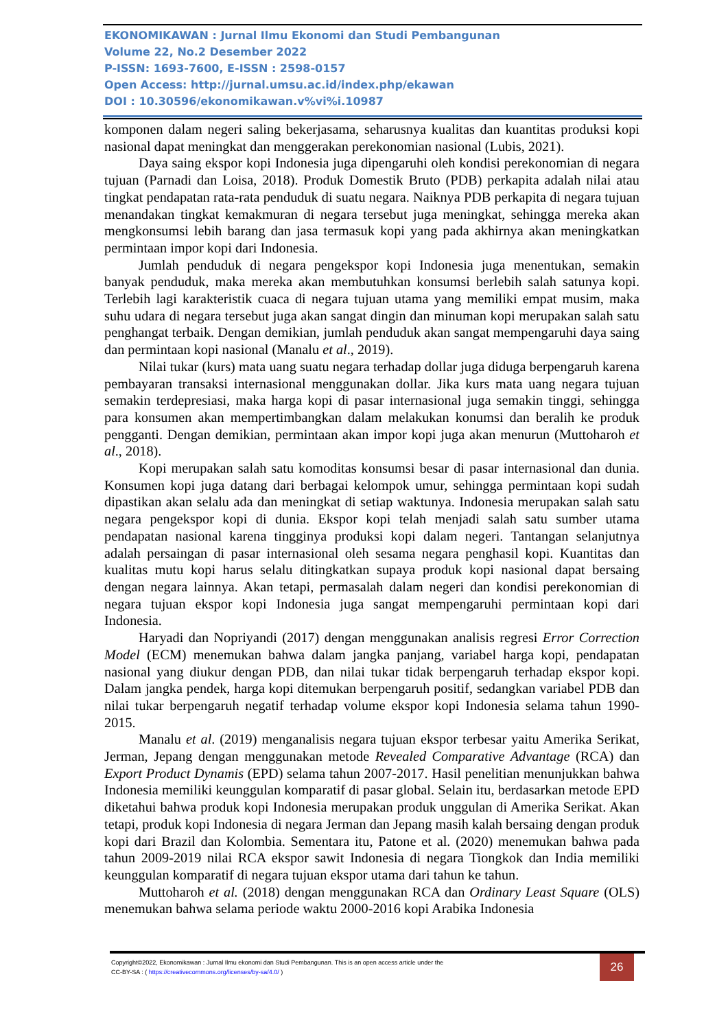EKONOMIKAWAN : Jurnal Ilmu Ekonomi dan Studi Pembangunan
Volume 22, No.2 Desember 2022
P-ISSN: 1693-7600, E-ISSN : 2598-0157
Open Access: http://jurnal.umsu.ac.id/index.php/ekawan
DOI : 10.30596/ekonomikawan.v%vi%i.10987
komponen dalam negeri saling bekerjasama, seharusnya kualitas dan kuantitas produksi kopi nasional dapat meningkat dan menggerakan perekonomian nasional (Lubis, 2021).
Daya saing ekspor kopi Indonesia juga dipengaruhi oleh kondisi perekonomian di negara tujuan (Parnadi dan Loisa, 2018). Produk Domestik Bruto (PDB) perkapita adalah nilai atau tingkat pendapatan rata-rata penduduk di suatu negara. Naiknya PDB perkapita di negara tujuan menandakan tingkat kemakmuran di negara tersebut juga meningkat, sehingga mereka akan mengkonsumsi lebih barang dan jasa termasuk kopi yang pada akhirnya akan meningkatkan permintaan impor kopi dari Indonesia.
Jumlah penduduk di negara pengekspor kopi Indonesia juga menentukan, semakin banyak penduduk, maka mereka akan membutuhkan konsumsi berlebih salah satunya kopi. Terlebih lagi karakteristik cuaca di negara tujuan utama yang memiliki empat musim, maka suhu udara di negara tersebut juga akan sangat dingin dan minuman kopi merupakan salah satu penghangat terbaik. Dengan demikian, jumlah penduduk akan sangat mempengaruhi daya saing dan permintaan kopi nasional (Manalu et al., 2019).
Nilai tukar (kurs) mata uang suatu negara terhadap dollar juga diduga berpengaruh karena pembayaran transaksi internasional menggunakan dollar. Jika kurs mata uang negara tujuan semakin terdepresiasi, maka harga kopi di pasar internasional juga semakin tinggi, sehingga para konsumen akan mempertimbangkan dalam melakukan konumsi dan beralih ke produk pengganti. Dengan demikian, permintaan akan impor kopi juga akan menurun (Muttoharoh et al., 2018).
Kopi merupakan salah satu komoditas konsumsi besar di pasar internasional dan dunia. Konsumen kopi juga datang dari berbagai kelompok umur, sehingga permintaan kopi sudah dipastikan akan selalu ada dan meningkat di setiap waktunya. Indonesia merupakan salah satu negara pengekspor kopi di dunia. Ekspor kopi telah menjadi salah satu sumber utama pendapatan nasional karena tingginya produksi kopi dalam negeri. Tantangan selanjutnya adalah persaingan di pasar internasional oleh sesama negara penghasil kopi. Kuantitas dan kualitas mutu kopi harus selalu ditingkatkan supaya produk kopi nasional dapat bersaing dengan negara lainnya. Akan tetapi, permasalah dalam negeri dan kondisi perekonomian di negara tujuan ekspor kopi Indonesia juga sangat mempengaruhi permintaan kopi dari Indonesia.
Haryadi dan Nopriyandi (2017) dengan menggunakan analisis regresi Error Correction Model (ECM) menemukan bahwa dalam jangka panjang, variabel harga kopi, pendapatan nasional yang diukur dengan PDB, dan nilai tukar tidak berpengaruh terhadap ekspor kopi. Dalam jangka pendek, harga kopi ditemukan berpengaruh positif, sedangkan variabel PDB dan nilai tukar berpengaruh negatif terhadap volume ekspor kopi Indonesia selama tahun 1990-2015.
Manalu et al. (2019) menganalisis negara tujuan ekspor terbesar yaitu Amerika Serikat, Jerman, Jepang dengan menggunakan metode Revealed Comparative Advantage (RCA) dan Export Product Dynamis (EPD) selama tahun 2007-2017. Hasil penelitian menunjukkan bahwa Indonesia memiliki keunggulan komparatif di pasar global. Selain itu, berdasarkan metode EPD diketahui bahwa produk kopi Indonesia merupakan produk unggulan di Amerika Serikat. Akan tetapi, produk kopi Indonesia di negara Jerman dan Jepang masih kalah bersaing dengan produk kopi dari Brazil dan Kolombia. Sementara itu, Patone et al. (2020) menemukan bahwa pada tahun 2009-2019 nilai RCA ekspor sawit Indonesia di negara Tiongkok dan India memiliki keunggulan komparatif di negara tujuan ekspor utama dari tahun ke tahun.
Muttoharoh et al. (2018) dengan menggunakan RCA dan Ordinary Least Square (OLS) menemukan bahwa selama periode waktu 2000-2016 kopi Arabika Indonesia
Copyright©2022, Ekonomikawan : Jurnal Ilmu ekonomi dan Studi Pembangunan. This is an open access article under the
CC-BY-SA : ( https://creativecommons.org/licenses/by-sa/4.0/ )
26